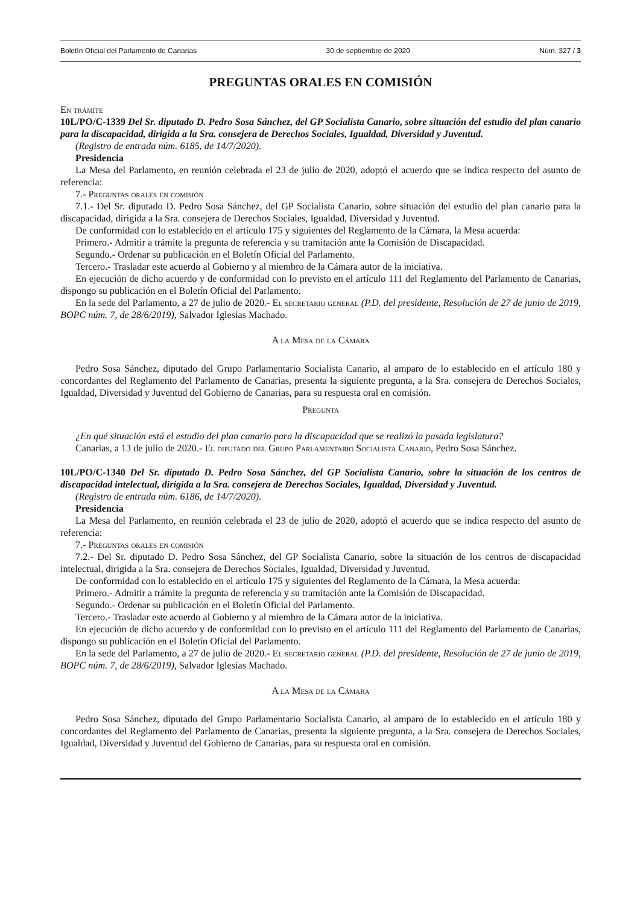Boletín Oficial del Parlamento de Canarias 30 de septiembre de 2020 Núm. 327 / 3
PREGUNTAS ORALES EN COMISIÓN
En trámite
10L/PO/C-1339 Del Sr. diputado D. Pedro Sosa Sánchez, del GP Socialista Canario, sobre situación del estudio del plan canario para la discapacidad, dirigida a la Sra. consejera de Derechos Sociales, Igualdad, Diversidad y Juventud.
(Registro de entrada núm. 6185, de 14/7/2020).
Presidencia
La Mesa del Parlamento, en reunión celebrada el 23 de julio de 2020, adoptó el acuerdo que se indica respecto del asunto de referencia:
7.- Preguntas orales en comisión
7.1.- Del Sr. diputado D. Pedro Sosa Sánchez, del GP Socialista Canario, sobre situación del estudio del plan canario para la discapacidad, dirigida a la Sra. consejera de Derechos Sociales, Igualdad, Diversidad y Juventud.
De conformidad con lo establecido en el artículo 175 y siguientes del Reglamento de la Cámara, la Mesa acuerda:
Primero.- Admitir a trámite la pregunta de referencia y su tramitación ante la Comisión de Discapacidad.
Segundo.- Ordenar su publicación en el Boletín Oficial del Parlamento.
Tercero.- Trasladar este acuerdo al Gobierno y al miembro de la Cámara autor de la iniciativa.
En ejecución de dicho acuerdo y de conformidad con lo previsto en el artículo 111 del Reglamento del Parlamento de Canarias, dispongo su publicación en el Boletín Oficial del Parlamento.
En la sede del Parlamento, a 27 de julio de 2020.- El secretario general (P.D. del presidente, Resolución de 27 de junio de 2019, BOPC núm. 7, de 28/6/2019), Salvador Iglesias Machado.
A la Mesa de la Cámara
Pedro Sosa Sánchez, diputado del Grupo Parlamentario Socialista Canario, al amparo de lo establecido en el artículo 180 y concordantes del Reglamento del Parlamento de Canarias, presenta la siguiente pregunta, a la Sra. consejera de Derechos Sociales, Igualdad, Diversidad y Juventud del Gobierno de Canarias, para su respuesta oral en comisión.
Pregunta
¿En qué situación está el estudio del plan canario para la discapacidad que se realizó la pasada legislatura?
Canarias, a 13 de julio de 2020.- El diputado del Grupo Parlamentario Socialista Canario, Pedro Sosa Sánchez.
10L/PO/C-1340 Del Sr. diputado D. Pedro Sosa Sánchez, del GP Socialista Canario, sobre la situación de los centros de discapacidad intelectual, dirigida a la Sra. consejera de Derechos Sociales, Igualdad, Diversidad y Juventud.
(Registro de entrada núm. 6186, de 14/7/2020).
Presidencia
La Mesa del Parlamento, en reunión celebrada el 23 de julio de 2020, adoptó el acuerdo que se indica respecto del asunto de referencia:
7.- Preguntas orales en comisión
7.2.- Del Sr. diputado D. Pedro Sosa Sánchez, del GP Socialista Canario, sobre la situación de los centros de discapacidad intelectual, dirigida a la Sra. consejera de Derechos Sociales, Igualdad, Diversidad y Juventud.
De conformidad con lo establecido en el artículo 175 y siguientes del Reglamento de la Cámara, la Mesa acuerda:
Primero.- Admitir a trámite la pregunta de referencia y su tramitación ante la Comisión de Discapacidad.
Segundo.- Ordenar su publicación en el Boletín Oficial del Parlamento.
Tercero.- Trasladar este acuerdo al Gobierno y al miembro de la Cámara autor de la iniciativa.
En ejecución de dicho acuerdo y de conformidad con lo previsto en el artículo 111 del Reglamento del Parlamento de Canarias, dispongo su publicación en el Boletín Oficial del Parlamento.
En la sede del Parlamento, a 27 de julio de 2020.- El secretario general (P.D. del presidente, Resolución de 27 de junio de 2019, BOPC núm. 7, de 28/6/2019), Salvador Iglesias Machado.
A la Mesa de la Cámara
Pedro Sosa Sánchez, diputado del Grupo Parlamentario Socialista Canario, al amparo de lo establecido en el artículo 180 y concordantes del Reglamento del Parlamento de Canarias, presenta la siguiente pregunta, a la Sra. consejera de Derechos Sociales, Igualdad, Diversidad y Juventud del Gobierno de Canarias, para su respuesta oral en comisión.